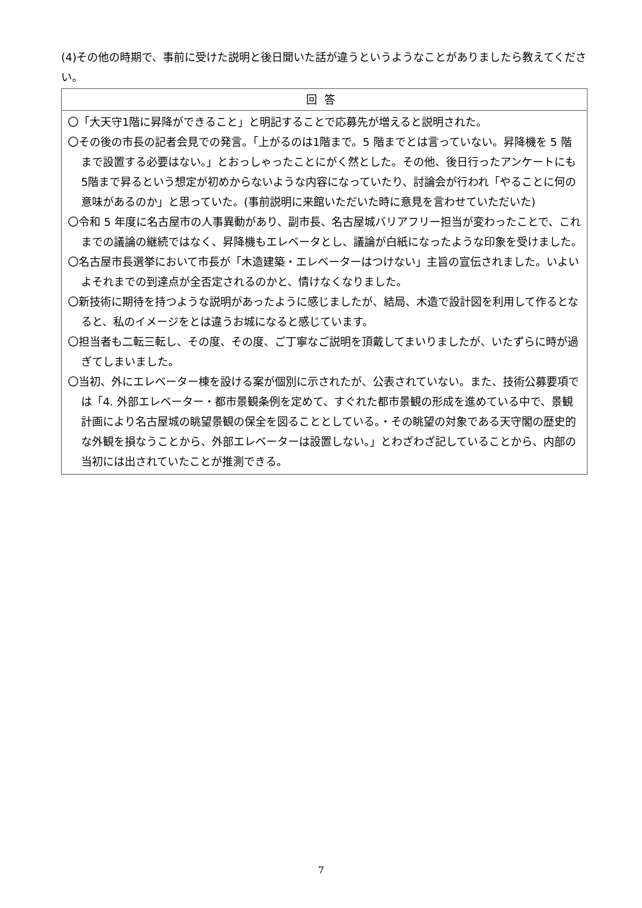(4)その他の時期で、事前に受けた説明と後日聞いた話が違うというようなことがありましたら教えてください。
| 回答 |
| --- |
| 〇「大天守1階に昇降ができること」と明記することで応募先が増えると説明された。 〇その後の市長の記者会見での発言。「上がるのは1階まで。5 階までとは言っていない。昇降機を 5 階まで設置する必要はない。」とおっしゃったことにがく然とした。その他、後日行ったアンケートにも5階まで昇るという想定が初めからないような内容になっていたり、討論会が行われ「やることに何の意味があるのか」と思っていた。(事前説明に来館いただいた時に意見を言わせていただいた) 〇令和 5 年度に名古屋市の人事異動があり、副市長、名古屋城バリアフリー担当が変わったことで、これまでの議論の継続ではなく、昇降機もエレベータとし、議論が白紙になったような印象を受けました。 〇名古屋市長選挙において市長が「木造建築・エレベーターはつけない」主旨の宣伝されました。いよいよそれまでの到達点が全否定されるのかと、情けなくなりました。 〇新技術に期待を持つような説明があったように感じましたが、結局、木造で設計図を利用して作るとなると、私のイメージをとは違うお城になると感じています。 〇担当者も二転三転し、その度、その度、ご丁寧なご説明を頂戴してまいりましたが、いたずらに時が過ぎてしまいました。 〇当初、外にエレベーター棟を設ける案が個別に示されたが、公表されていない。また、技術公募要項では「4. 外部エレベーター・都市景観条例を定めて、すぐれた都市景観の形成を進めている中で、景観計画により名古屋城の眺望景観の保全を図ることとしている。・その眺望の対象である天守閣の歴史的な外観を損なうことから、外部エレベーターは設置しない。」とわざわざ記していることから、内部の当初には出されていたことが推測できる。 |
7